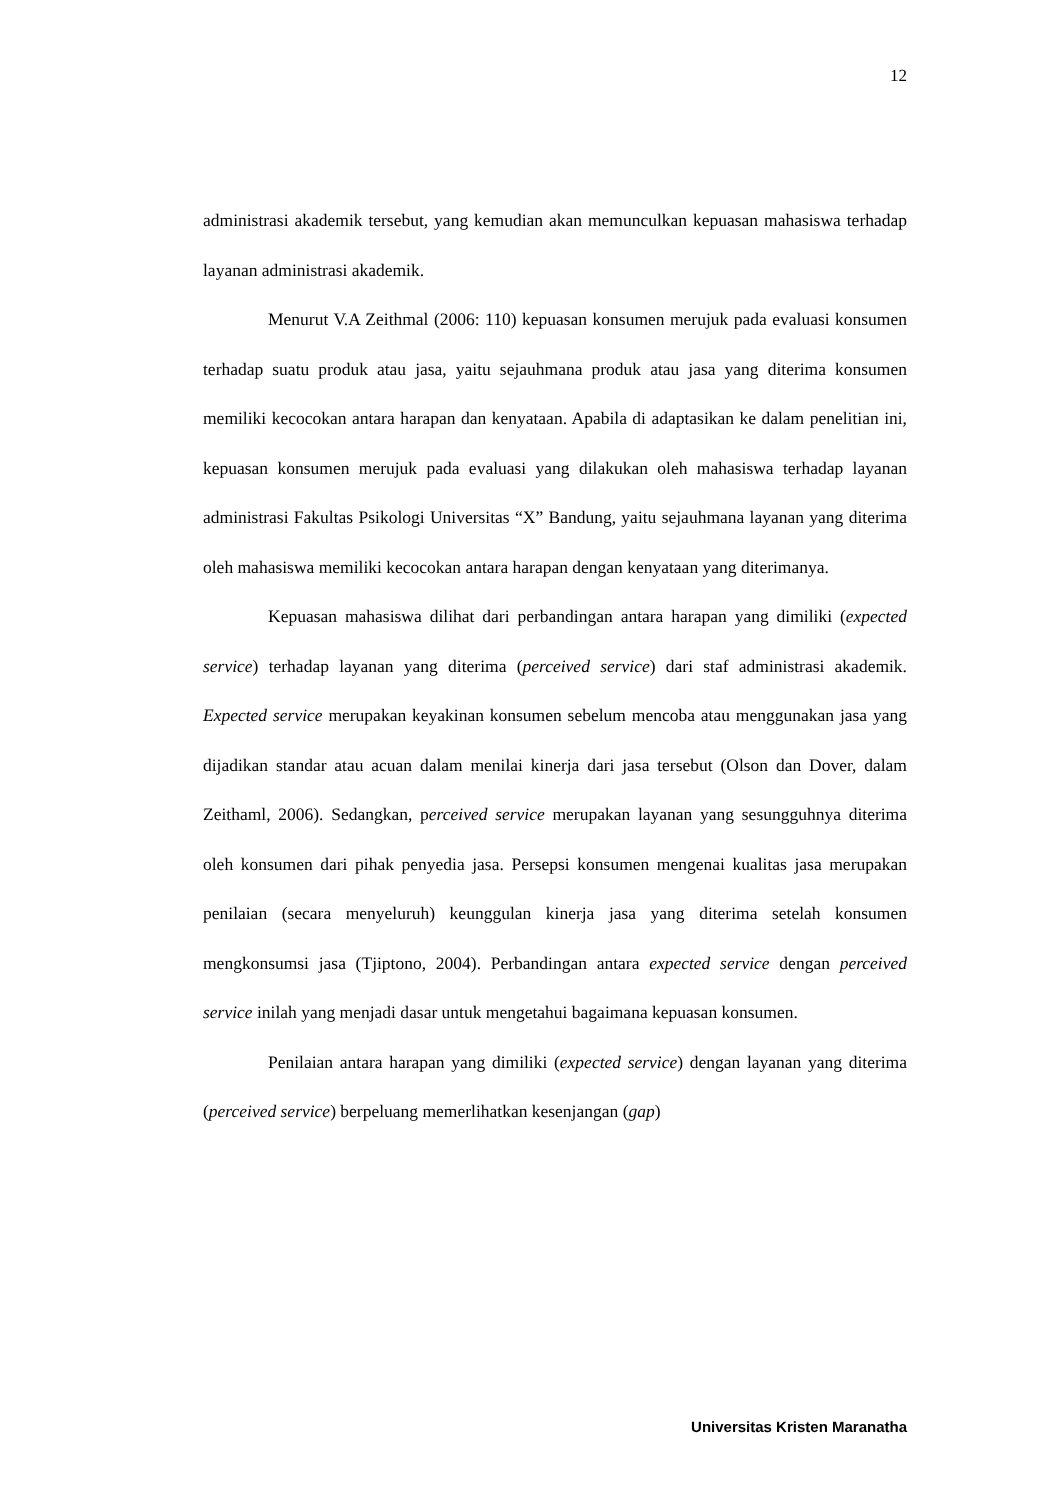12
administrasi akademik tersebut, yang kemudian akan memunculkan kepuasan mahasiswa terhadap layanan administrasi akademik.
Menurut V.A Zeithmal (2006: 110) kepuasan konsumen merujuk pada evaluasi konsumen terhadap suatu produk atau jasa, yaitu sejauhmana produk atau jasa yang diterima konsumen memiliki kecocokan antara harapan dan kenyataan. Apabila di adaptasikan ke dalam penelitian ini, kepuasan konsumen merujuk pada evaluasi yang dilakukan oleh mahasiswa terhadap layanan administrasi Fakultas Psikologi Universitas “X” Bandung, yaitu sejauhmana layanan yang diterima oleh mahasiswa memiliki kecocokan antara harapan dengan kenyataan yang diterimanya.
Kepuasan mahasiswa dilihat dari perbandingan antara harapan yang dimiliki (expected service) terhadap layanan yang diterima (perceived service) dari staf administrasi akademik. Expected service merupakan keyakinan konsumen sebelum mencoba atau menggunakan jasa yang dijadikan standar atau acuan dalam menilai kinerja dari jasa tersebut (Olson dan Dover, dalam Zeithaml, 2006). Sedangkan, perceived service merupakan layanan yang sesungguhnya diterima oleh konsumen dari pihak penyedia jasa. Persepsi konsumen mengenai kualitas jasa merupakan penilaian (secara menyeluruh) keunggulan kinerja jasa yang diterima setelah konsumen mengkonsumsi jasa (Tjiptono, 2004). Perbandingan antara expected service dengan perceived service inilah yang menjadi dasar untuk mengetahui bagaimana kepuasan konsumen.
Penilaian antara harapan yang dimiliki (expected service) dengan layanan yang diterima (perceived service) berpeluang memerlihatkan kesenjangan (gap)
Universitas Kristen Maranatha